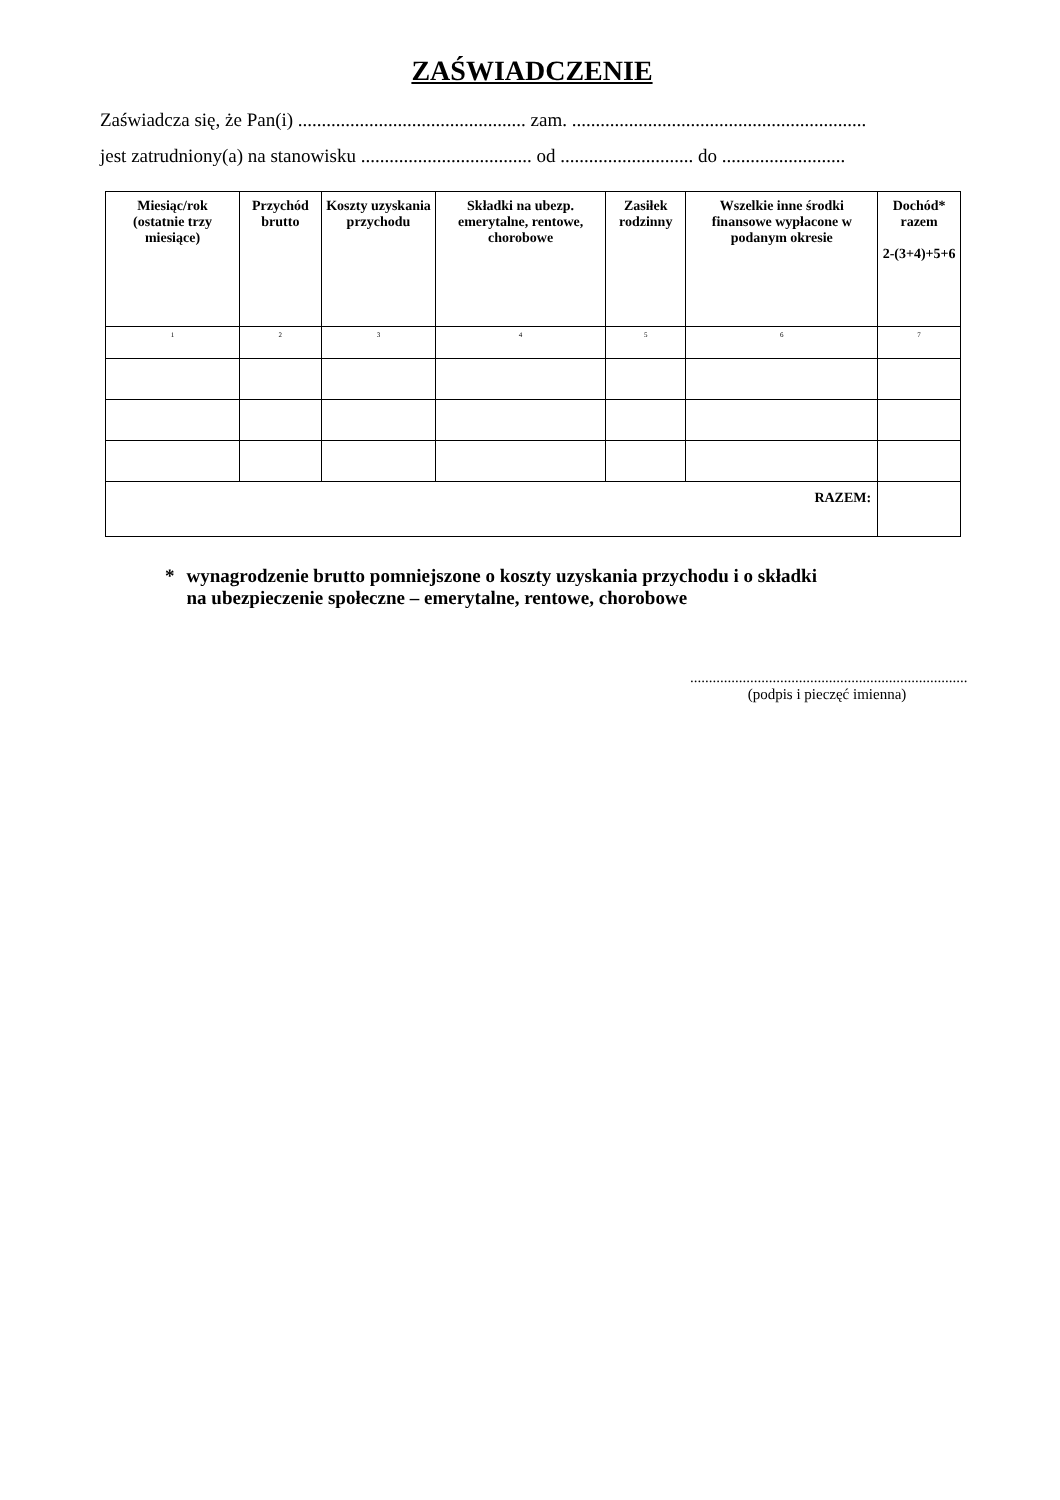ZAŚWIADCZENIE
Zaświadcza się, że Pan(i) ................................................ zam. ..............................................................
jest zatrudniony(a) na stanowisku .................................... od ............................ do ..........................
| Miesiąc/rok (ostatnie trzy miesiące) | Przychód brutto | Koszty uzyskania przychodu | Składki na ubezp. emerytalne, rentowe, chorobowe | Zasiłek rodzinny | Wszelkie inne środki finansowe wypłacone w podanym okresie | Dochód* razem 2-(3+4)+5+6 |
| --- | --- | --- | --- | --- | --- | --- |
| 1 | 2 | 3 | 4 | 5 | 6 | 7 |
| RAZEM: | | | | | | |
* wynagrodzenie brutto pomniejszone o koszty uzyskania przychodu i o składki
na ubezpieczenie społeczne – emerytalne, rentowe, chorobowe
..........................................................................
(podpis i pieczęć imienna)